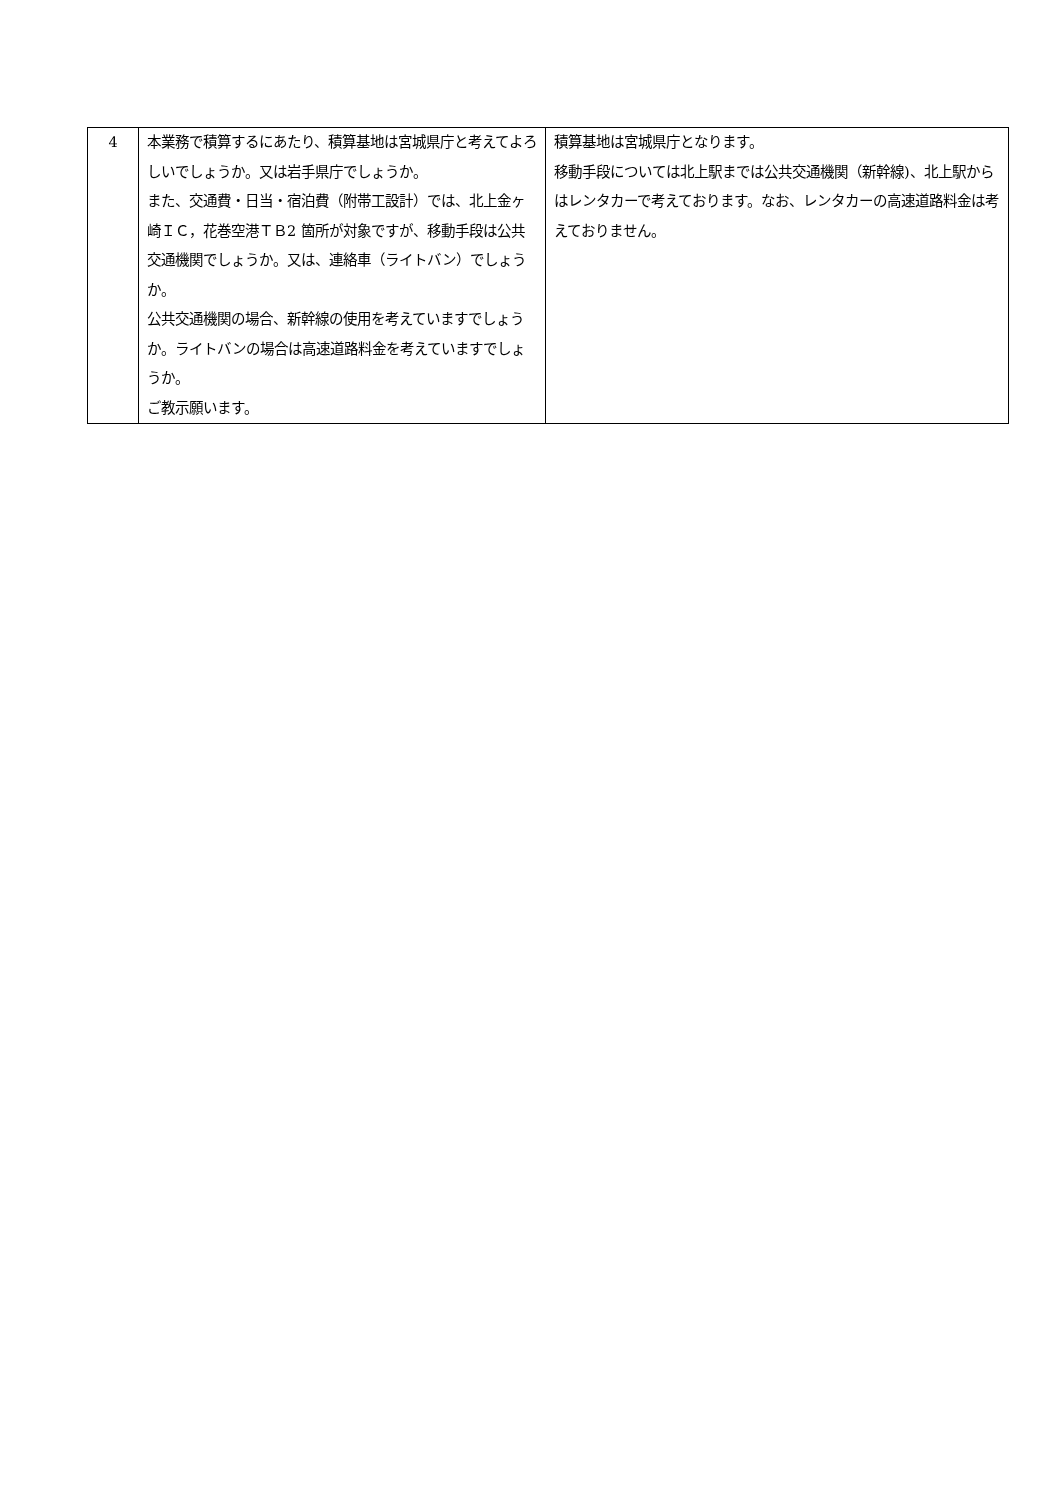| 4 | 本業務で積算するにあたり、積算基地は宮城県庁と考えてよろしいでしょうか。又は岩手県庁でしょうか。 また、交通費・日当・宿泊費（附帯工設計）では、北上金ヶ崎ＩＣ，花巻空港ＴＢ2 箇所が対象ですが、移動手段は公共交通機関でしょうか。又は、連絡車（ライトバン）でしょうか。 公共交通機関の場合、新幹線の使用を考えていますでしょうか。ライトバンの場合は高速道路料金を考えていますでしょうか。 ご教示願います。 | 積算基地は宮城県庁となります。 移動手段については北上駅までは公共交通機関（新幹線)、北上駅からはレンタカーで考えております。なお、レンタカーの高速道路料金は考えておりません。 |